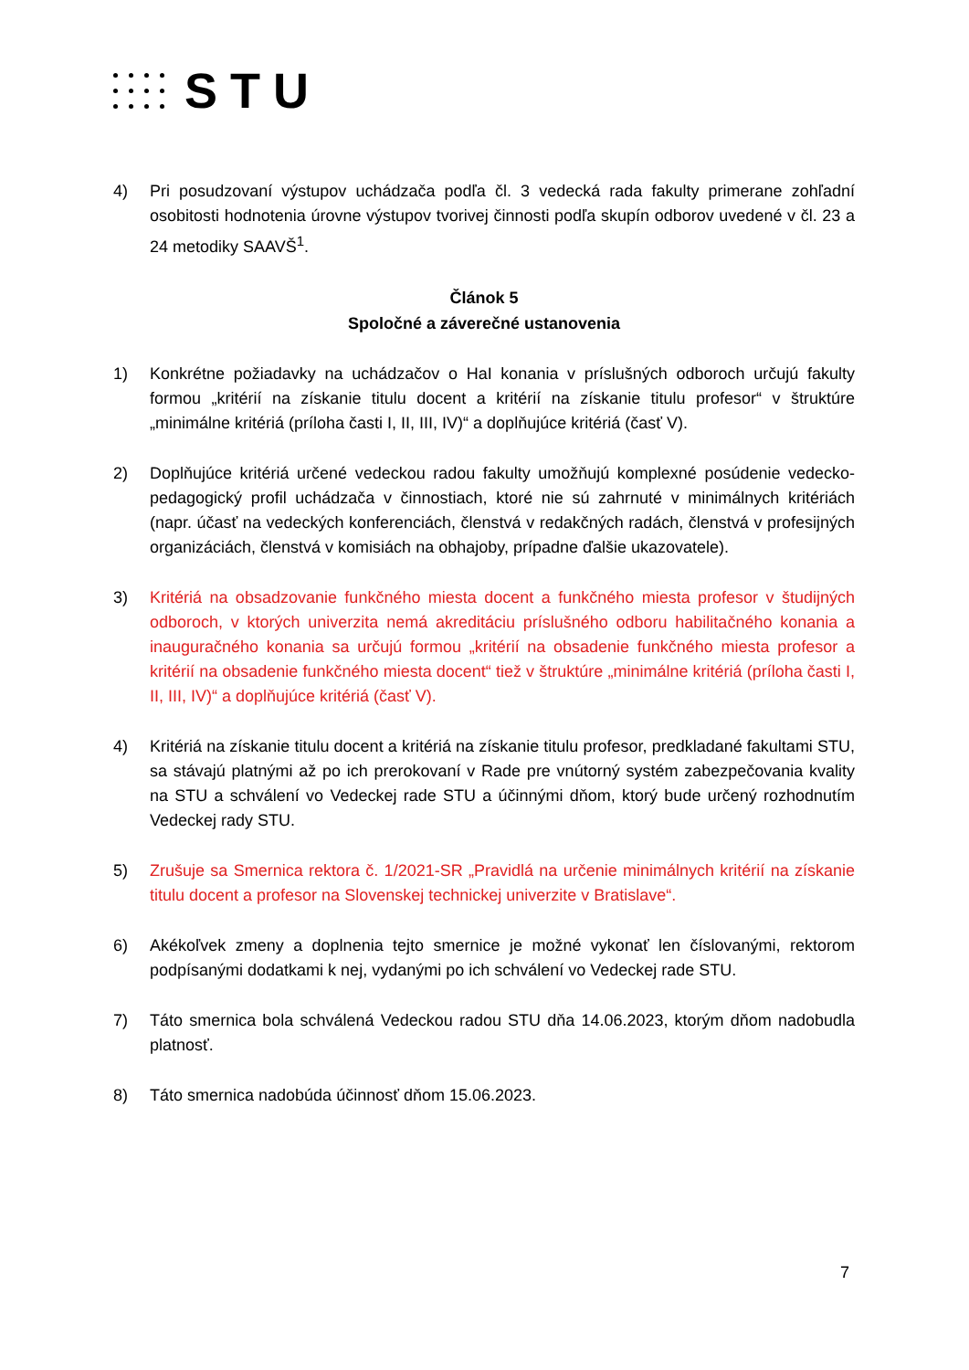STU
4) Pri posudzovaní výstupov uchádzača podľa čl. 3 vedecká rada fakulty primerane zohľadní osobitosti hodnotenia úrovne výstupov tvorivej činnosti podľa skupín odborov uvedené v čl. 23 a 24 metodiky SAAVŠ<sup>1</sup>.
Článok 5
Spoločné a záverečné ustanovenia
1) Konkrétne požiadavky na uchádzačov o HaI konania v príslušných odboroch určujú fakulty formou „kritérií na získanie titulu docent a kritérií na získanie titulu profesor“ v štruktúre „minimálne kritériá (príloha časti I, II, III, IV)“ a doplňujúce kritériá (časť V).
2) Doplňujúce kritériá určené vedeckou radou fakulty umožňujú komplexné posúdenie vedecko-pedagogický profil uchádzača v činnostiach, ktoré nie sú zahrnuté v minimálnych kritériách (napr. účasť na vedeckých konferenciách, členstvá v redakčných radách, členstvá v profesijných organizáciách, členstvá v komisiách na obhajoby, prípadne ďalšie ukazovatele).
3) Kritériá na obsadzovanie funkčného miesta docent a funkčného miesta profesor v študijných odboroch, v ktorých univerzita nemá akreditáciu príslušného odboru habilitačného konania a inauguračného konania sa určujú formou „kritérií na obsadenie funkčného miesta profesor a kritérií na obsadenie funkčného miesta docent“ tiež v štruktúre „minimálne kritériá (príloha časti I, II, III, IV)“ a doplňujúce kritériá (časť V).
4) Kritériá na získanie titulu docent a kritériá na získanie titulu profesor, predkladané fakultami STU, sa stávajú platnými až po ich prerokovaní v Rade pre vnútorný systém zabezpečovania kvality na STU a schválení vo Vedeckej rade STU a účinnými dňom, ktorý bude určený rozhodnutím Vedeckej rady STU.
5) Zrušuje sa Smernica rektora č. 1/2021-SR „Pravidlá na určenie minimálnych kritérií na získanie titulu docent a profesor na Slovenskej technickej univerzite v Bratislave“.
6) Akékoľvek zmeny a doplnenia tejto smernice je možné vykonať len číslovanými, rektorom podpísanými dodatkami k nej, vydanými po ich schválení vo Vedeckej rade STU.
7) Táto smernica bola schválená Vedeckou radou STU dňa 14.06.2023, ktorým dňom nadobudla platnosť.
8) Táto smernica nadobúda účinnosť dňom 15.06.2023.
7